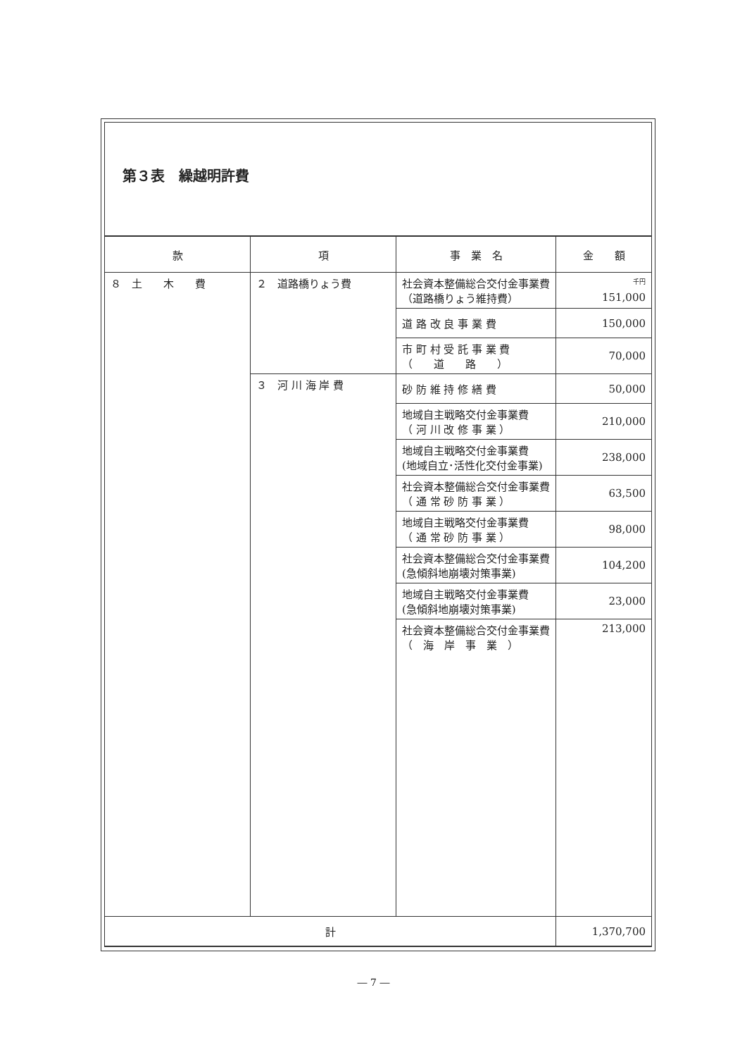第３表　繰越明許費
| 款 | 項 | 事 業 名 | 金 額 |
| --- | --- | --- | --- |
| ８ 土 木 費 | ２ 道路橋りょう費 | 社会資本整備総合交付金事業費 （道路橋りょう維持費） | <sup>千円</sup> 151,000 |
| | | 道 路 改 良 事 業 費 | 150,000 |
| | | 市 町 村 受 託 事 業 費 （ 道 路 ） | 70,000 |
| | ３ 河 川 海 岸 費 | 砂 防 維 持 修 繕 費 | 50,000 |
| | | 地域自主戦略交付金事業費 （ 河 川 改 修 事 業 ） | 210,000 |
| | | 地域自主戦略交付金事業費 (地域自立･活性化交付金事業) | 238,000 |
| | | 社会資本整備総合交付金事業費 （ 通 常 砂 防 事 業 ） | 63,500 |
| | | 地域自主戦略交付金事業費 （ 通 常 砂 防 事 業 ） | 98,000 |
| | | 社会資本整備総合交付金事業費 (急傾斜地崩壊対策事業) | 104,200 |
| | | 地域自主戦略交付金事業費 (急傾斜地崩壊対策事業) | 23,000 |
| | | 社会資本整備総合交付金事業費 （ 海 岸 事 業 ） | 213,000 |
| 計 | | | 1,370,700 |
― 7 ―